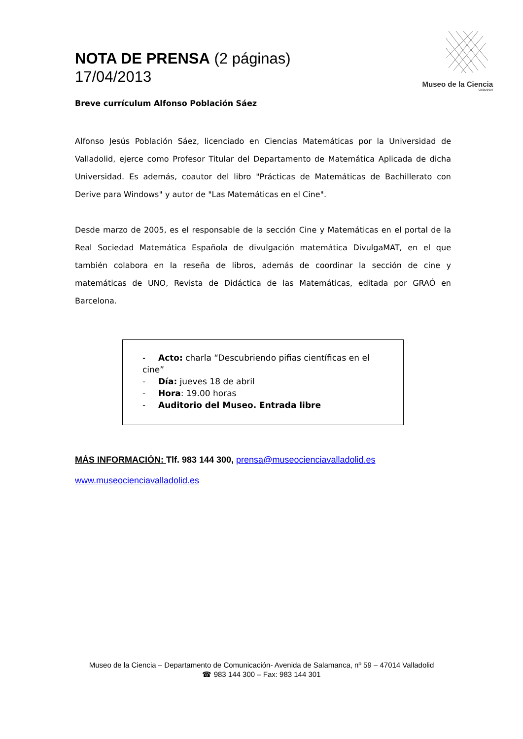NOTA DE PRENSA (2 páginas)
17/04/2013
Museo de la Ciencia
Valladolid
Breve currículum Alfonso Población Sáez
Alfonso Jesús Población Sáez, licenciado en Ciencias Matemáticas por la Universidad de Valladolid, ejerce como Profesor Titular del Departamento de Matemática Aplicada de dicha Universidad. Es además, coautor del libro "Prácticas de Matemáticas de Bachillerato con Derive para Windows" y autor de "Las Matemáticas en el Cine".
Desde marzo de 2005, es el responsable de la sección Cine y Matemáticas en el portal de la Real Sociedad Matemática Española de divulgación matemática DivulgaMAT, en el que también colabora en la reseña de libros, además de coordinar la sección de cine y matemáticas de UNO, Revista de Didáctica de las Matemáticas, editada por GRAÓ en Barcelona.
- Acto: charla “Descubriendo pifias científicas en el cine”
- Día: jueves 18 de abril
- Hora: 19.00 horas
- Auditorio del Museo. Entrada libre
MÁS INFORMACIÓN: Tlf. 983 144 300, prensa@museocienciavalladolid.es
www.museocienciavalladolid.es
Museo de la Ciencia – Departamento de Comunicación- Avenida de Salamanca, nº 59 – 47014 Valladolid
☎ 983 144 300 – Fax: 983 144 301